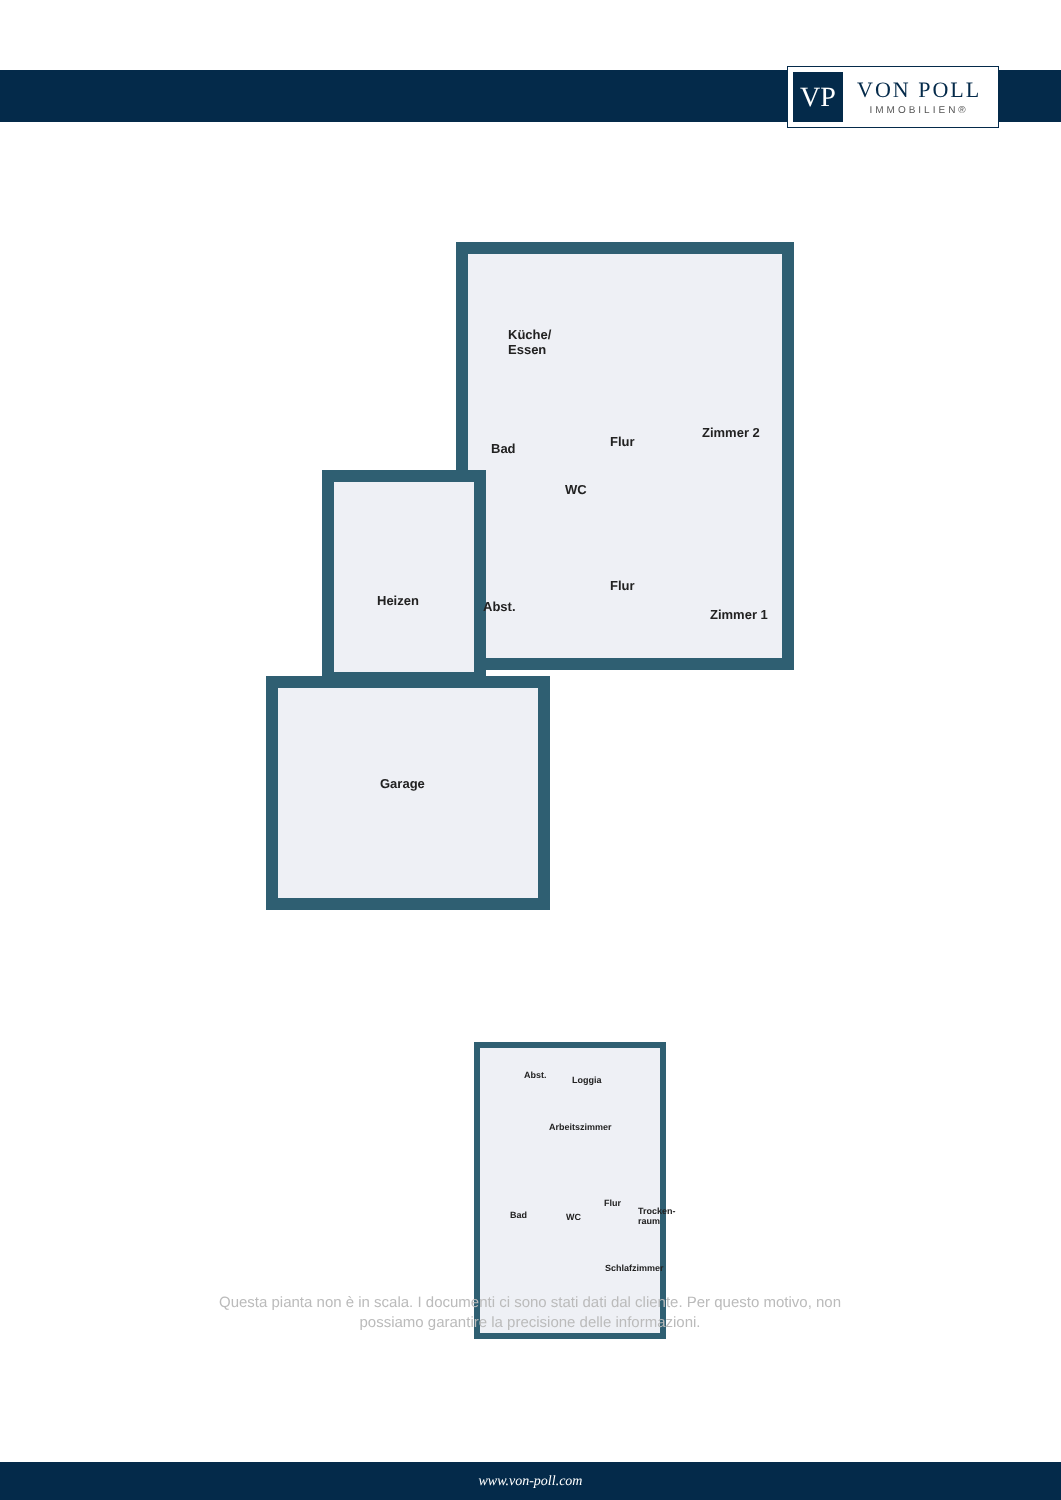VP
VON POLL
IMMOBILIEN®
Küche/
Essen
Zimmer 2
Bad Flur
WC
Heizen Abst.
Flur
Zimmer 1
Garage
Abst. Loggia
Arbeitszimmer
Bad WC
Flur
Trocken-
raum
Schlafzimmer
Questa pianta non è in scala. I documenti ci sono stati dati dal cliente. Per questo motivo, non possiamo garantire la precisione delle informazioni.
www.von-poll.com